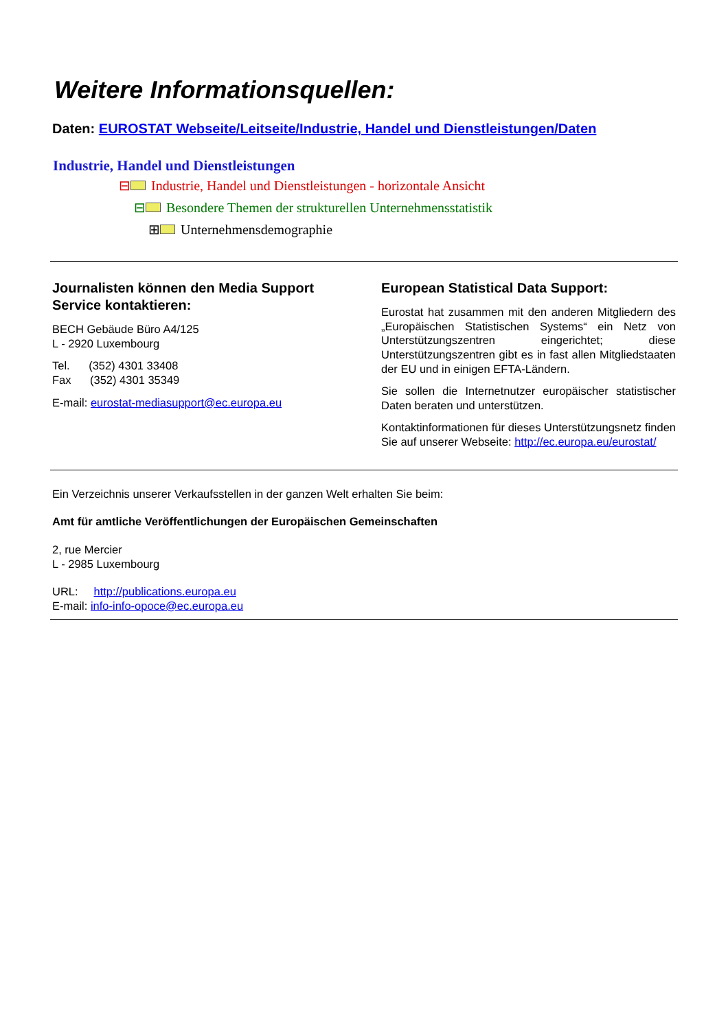Weitere Informationsquellen:
Daten: EUROSTAT Webseite/Leitseite/Industrie, Handel und Dienstleistungen/Daten
Industrie, Handel und Dienstleistungen
⊟ Industrie, Handel und Dienstleistungen - horizontale Ansicht
⊟ Besondere Themen der strukturellen Unternehmensstatistik
⊞ Unternehmensdemographie
Journalisten können den Media Support Service kontaktieren:
BECH Gebäude Büro A4/125
L - 2920 Luxembourg
Tel. (352) 4301 33408
Fax (352) 4301 35349
E-mail: eurostat-mediasupport@ec.europa.eu
European Statistical Data Support:
Eurostat hat zusammen mit den anderen Mitgliedern des „Europäischen Statistischen Systems“ ein Netz von Unterstützungszentren eingerichtet; diese Unterstützungszentren gibt es in fast allen Mitgliedstaaten der EU und in einigen EFTA-Ländern.
Sie sollen die Internetnutzer europäischer statistischer Daten beraten und unterstützen.
Kontaktinformationen für dieses Unterstützungsnetz finden Sie auf unserer Webseite: http://ec.europa.eu/eurostat/
Ein Verzeichnis unserer Verkaufsstellen in der ganzen Welt erhalten Sie beim:
Amt für amtliche Veröffentlichungen der Europäischen Gemeinschaften
2, rue Mercier
L - 2985 Luxembourg
URL: http://publications.europa.eu
E-mail: info-info-opoce@ec.europa.eu